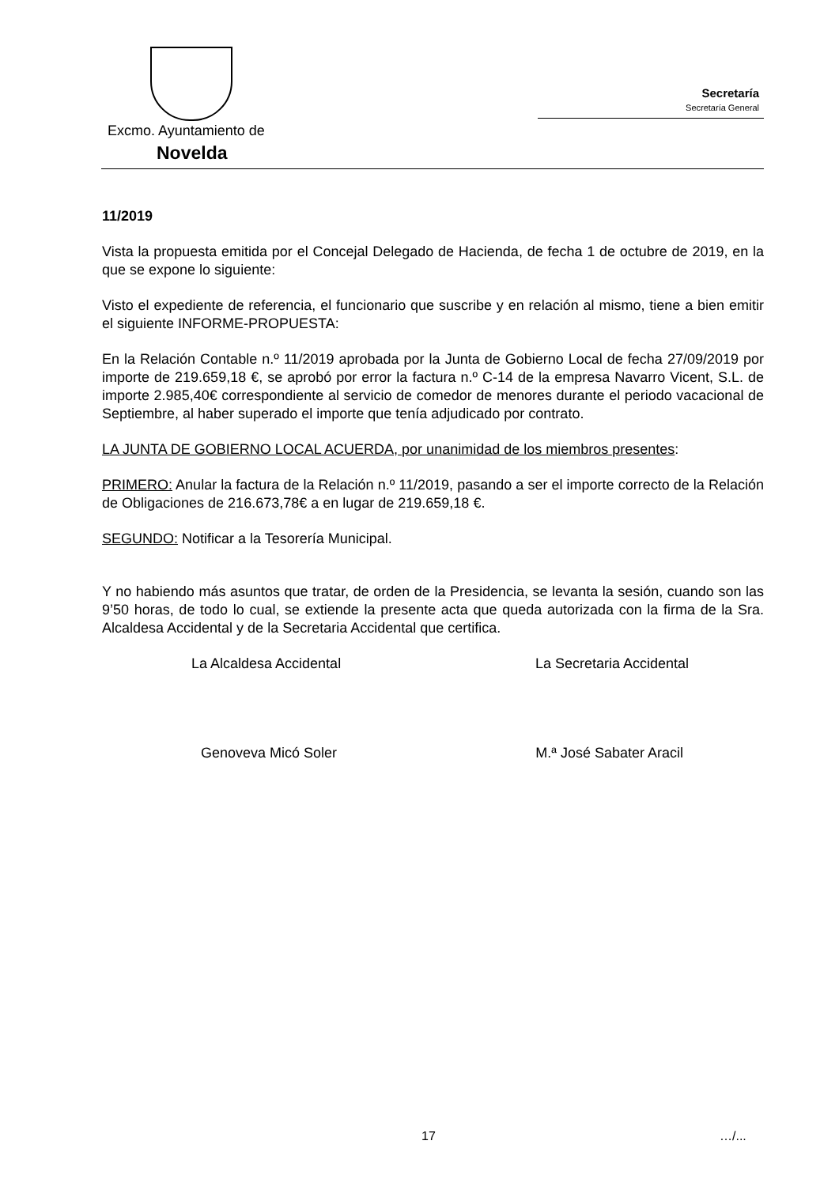Excmo. Ayuntamiento de
Novelda
Secretaría
Secretaría General
11/2019
Vista la propuesta emitida por el Concejal Delegado de Hacienda, de fecha 1 de octubre de 2019, en la que se expone lo siguiente:
Visto el expediente de referencia, el funcionario que suscribe y en relación al mismo, tiene a bien emitir el siguiente INFORME-PROPUESTA:
En la Relación Contable n.º 11/2019 aprobada por la Junta de Gobierno Local de fecha 27/09/2019 por importe de 219.659,18 €, se aprobó por error la factura n.º C-14 de la empresa Navarro Vicent, S.L. de importe 2.985,40€ correspondiente al servicio de comedor de menores durante el periodo vacacional de Septiembre, al haber superado el importe que tenía adjudicado por contrato.
LA JUNTA DE GOBIERNO LOCAL ACUERDA, por unanimidad de los miembros presentes:
PRIMERO: Anular la factura de la Relación n.º 11/2019, pasando a ser el importe correcto de la Relación de Obligaciones de 216.673,78€ a en lugar de 219.659,18 €.
SEGUNDO: Notificar a la Tesorería Municipal.
Y no habiendo más asuntos que tratar, de orden de la Presidencia, se levanta la sesión, cuando son las 9’50 horas, de todo lo cual, se extiende la presente acta que queda autorizada con la firma de la Sra. Alcaldesa Accidental y de la Secretaria Accidental que certifica.
La Alcaldesa Accidental La Secretaria Accidental
Genoveva Micó Soler M.ª José Sabater Aracil
17 …/...